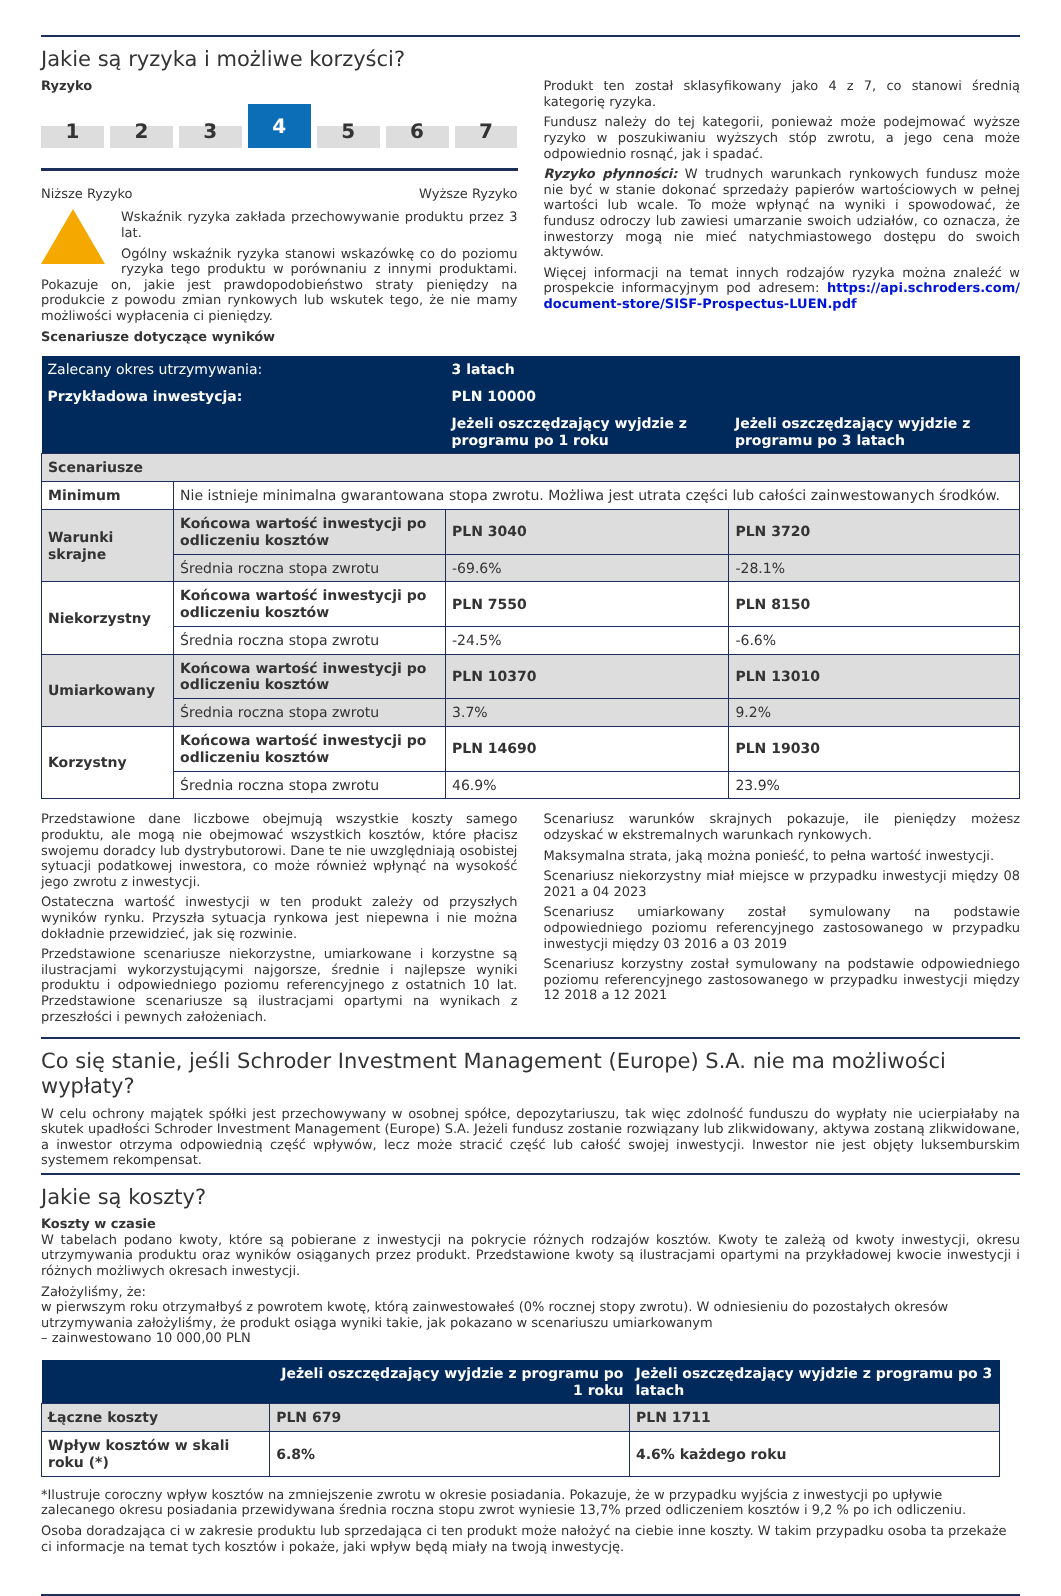Jakie są ryzyka i możliwe korzyści?
Ryzyko
1
2
3
4
5
6
7
Niższe Ryzyko Wyższe Ryzyko
Wskaźnik ryzyka zakłada przechowywanie produktu przez 3 lat.
Ogólny wskaźnik ryzyka stanowi wskazówkę co do poziomu ryzyka tego produktu w porównaniu z innymi produktami. Pokazuje on, jakie jest prawdopodobieństwo straty pieniędzy na produkcie z powodu zmian rynkowych lub wskutek tego, że nie mamy możliwości wypłacenia ci pieniędzy.
Scenariusze dotyczące wyników
Produkt ten został sklasyfikowany jako 4 z 7, co stanowi średnią kategorię ryzyka.
Fundusz należy do tej kategorii, ponieważ może podejmować wyższe ryzyko w poszukiwaniu wyższych stóp zwrotu, a jego cena może odpowiednio rosnąć, jak i spadać.
Ryzyko płynności: W trudnych warunkach rynkowych fundusz może nie być w stanie dokonać sprzedaży papierów wartościowych w pełnej wartości lub wcale. To może wpłynąć na wyniki i spowodować, że fundusz odroczy lub zawiesi umarzanie swoich udziałów, co oznacza, że inwestorzy mogą nie mieć natychmiastowego dostępu do swoich aktywów.
Więcej informacji na temat innych rodzajów ryzyka można znaleźć w prospekcie informacyjnym pod adresem: https://api.schroders.com/ document-store/SISF-Prospectus-LUEN.pdf
| Zalecany okres utrzymywania: | | 3 latach | |
| Przykładowa inwestycja: | | PLN 10000 | |
| | | Jeżeli oszczędzający wyjdzie z programu po 1 roku | Jeżeli oszczędzający wyjdzie z programu po 3 latach |
| Scenariusze | | | |
| Minimum | Nie istnieje minimalna gwarantowana stopa zwrotu. Możliwa jest utrata części lub całości zainwestowanych środków. | | |
| Warunki skrajne | Końcowa wartość inwestycji po odliczeniu kosztów | PLN 3040 | PLN 3720 |
| | Średnia roczna stopa zwrotu | -69.6% | -28.1% |
| Niekorzystny | Końcowa wartość inwestycji po odliczeniu kosztów | PLN 7550 | PLN 8150 |
| | Średnia roczna stopa zwrotu | -24.5% | -6.6% |
| Umiarkowany | Końcowa wartość inwestycji po odliczeniu kosztów | PLN 10370 | PLN 13010 |
| | Średnia roczna stopa zwrotu | 3.7% | 9.2% |
| Korzystny | Końcowa wartość inwestycji po odliczeniu kosztów | PLN 14690 | PLN 19030 |
| | Średnia roczna stopa zwrotu | 46.9% | 23.9% |
Przedstawione dane liczbowe obejmują wszystkie koszty samego produktu, ale mogą nie obejmować wszystkich kosztów, które płacisz swojemu doradcy lub dystrybutorowi. Dane te nie uwzględniają osobistej sytuacji podatkowej inwestora, co może również wpłynąć na wysokość jego zwrotu z inwestycji.
Ostateczna wartość inwestycji w ten produkt zależy od przyszłych wyników rynku. Przyszła sytuacja rynkowa jest niepewna i nie można dokładnie przewidzieć, jak się rozwinie.
Przedstawione scenariusze niekorzystne, umiarkowane i korzystne są ilustracjami wykorzystującymi najgorsze, średnie i najlepsze wyniki produktu i odpowiedniego poziomu referencyjnego z ostatnich 10 lat. Przedstawione scenariusze są ilustracjami opartymi na wynikach z przeszłości i pewnych założeniach.
Scenariusz warunków skrajnych pokazuje, ile pieniędzy możesz odzyskać w ekstremalnych warunkach rynkowych.
Maksymalna strata, jaką można ponieść, to pełna wartość inwestycji.
Scenariusz niekorzystny miał miejsce w przypadku inwestycji między 08 2021 a 04 2023
Scenariusz umiarkowany został symulowany na podstawie odpowiedniego poziomu referencyjnego zastosowanego w przypadku inwestycji między 03 2016 a 03 2019
Scenariusz korzystny został symulowany na podstawie odpowiedniego poziomu referencyjnego zastosowanego w przypadku inwestycji między 12 2018 a 12 2021
Co się stanie, jeśli Schroder Investment Management (Europe) S.A. nie ma możliwości wypłaty?
W celu ochrony majątek spółki jest przechowywany w osobnej spółce, depozytariuszu, tak więc zdolność funduszu do wypłaty nie ucierpiałaby na skutek upadłości Schroder Investment Management (Europe) S.A. Jeżeli fundusz zostanie rozwiązany lub zlikwidowany, aktywa zostaną zlikwidowane, a inwestor otrzyma odpowiednią część wpływów, lecz może stracić część lub całość swojej inwestycji. Inwestor nie jest objęty luksemburskim systemem rekompensat.
Jakie są koszty?
Koszty w czasie
W tabelach podano kwoty, które są pobierane z inwestycji na pokrycie różnych rodzajów kosztów. Kwoty te zależą od kwoty inwestycji, okresu utrzymywania produktu oraz wyników osiąganych przez produkt. Przedstawione kwoty są ilustracjami opartymi na przykładowej kwocie inwestycji i różnych możliwych okresach inwestycji.
Założyliśmy, że:
w pierwszym roku otrzymałbyś z powrotem kwotę, którą zainwestowałeś (0% rocznej stopy zwrotu). W odniesieniu do pozostałych okresów utrzymywania założyliśmy, że produkt osiąga wyniki takie, jak pokazano w scenariuszu umiarkowanym
– zainwestowano 10 000,00 PLN
| | Jeżeli oszczędzający wyjdzie z programu po 1 roku | Jeżeli oszczędzający wyjdzie z programu po 3 latach |
| Łączne koszty | PLN 679 | PLN 1711 |
| Wpływ kosztów w skali roku (*) | 6.8% | 4.6% każdego roku |
*Ilustruje coroczny wpływ kosztów na zmniejszenie zwrotu w okresie posiadania. Pokazuje, że w przypadku wyjścia z inwestycji po upływie zalecanego okresu posiadania przewidywana średnia roczna stopu zwrot wyniesie 13,7% przed odliczeniem kosztów i 9,2 % po ich odliczeniu.
Osoba doradzająca ci w zakresie produktu lub sprzedająca ci ten produkt może nałożyć na ciebie inne koszty. W takim przypadku osoba ta przekaże ci informacje na temat tych kosztów i pokaże, jaki wpływ będą miały na twoją inwestycję.